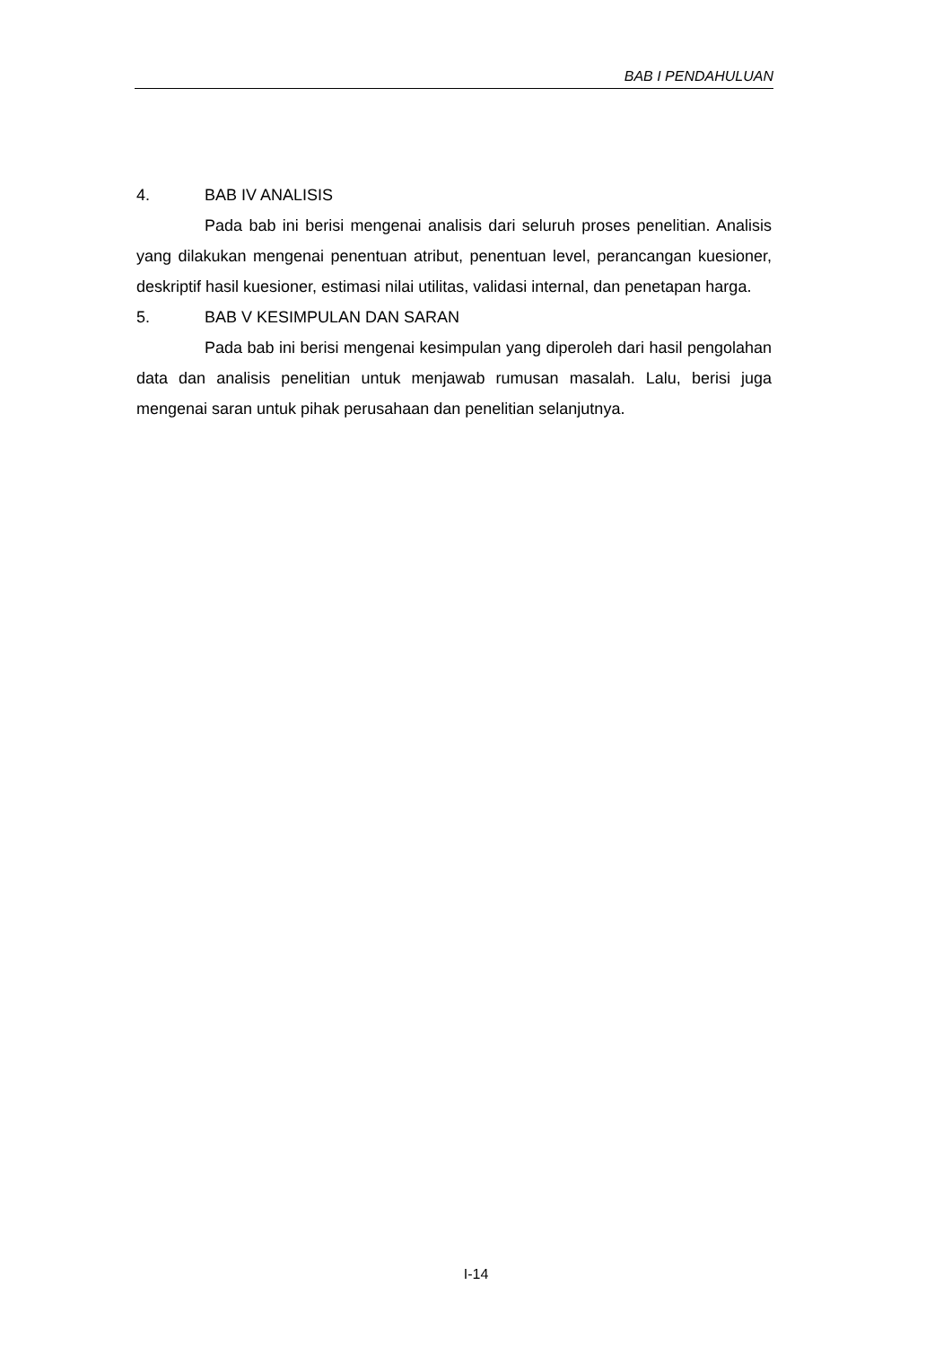BAB I PENDAHULUAN
4. BAB IV ANALISIS
Pada bab ini berisi mengenai analisis dari seluruh proses penelitian. Analisis yang dilakukan mengenai penentuan atribut, penentuan level, perancangan kuesioner, deskriptif hasil kuesioner, estimasi nilai utilitas, validasi internal, dan penetapan harga.
5. BAB V KESIMPULAN DAN SARAN
Pada bab ini berisi mengenai kesimpulan yang diperoleh dari hasil pengolahan data dan analisis penelitian untuk menjawab rumusan masalah. Lalu, berisi juga mengenai saran untuk pihak perusahaan dan penelitian selanjutnya.
I-14